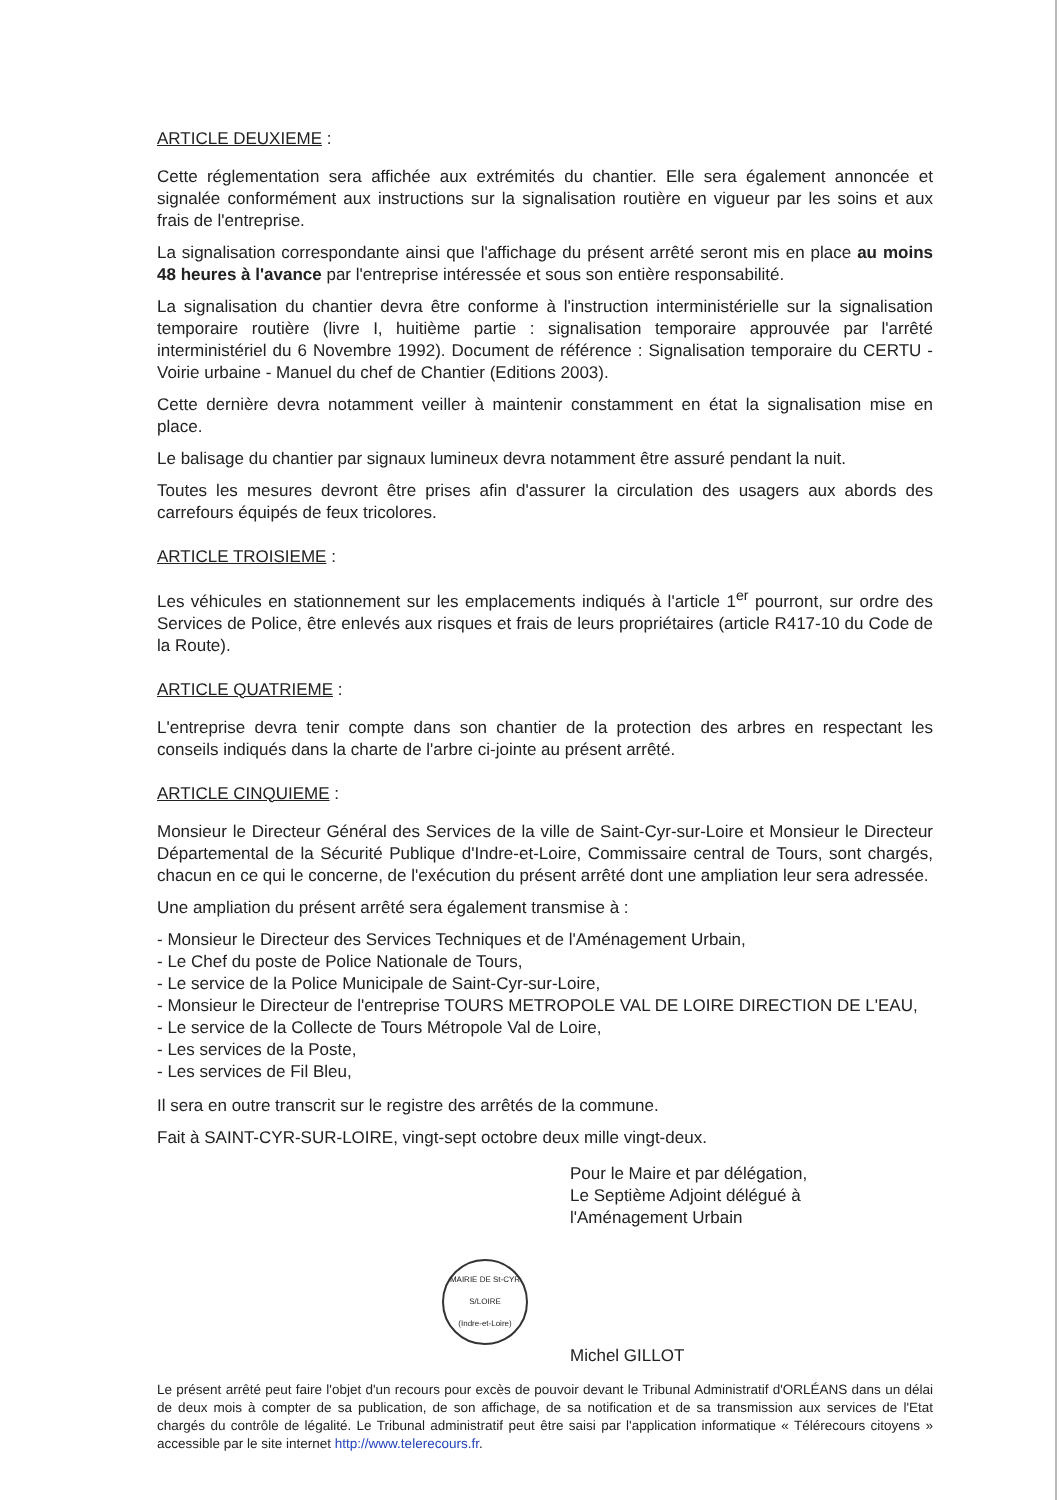ARTICLE DEUXIEME :
Cette réglementation sera affichée aux extrémités du chantier. Elle sera également annoncée et signalée conformément aux instructions sur la signalisation routière en vigueur par les soins et aux frais de l'entreprise.
La signalisation correspondante ainsi que l'affichage du présent arrêté seront mis en place au moins 48 heures à l'avance par l'entreprise intéressée et sous son entière responsabilité.
La signalisation du chantier devra être conforme à l'instruction interministérielle sur la signalisation temporaire routière (livre I, huitième partie : signalisation temporaire approuvée par l'arrêté interministériel du 6 Novembre 1992). Document de référence : Signalisation temporaire du CERTU - Voirie urbaine - Manuel du chef de Chantier (Editions 2003).
Cette dernière devra notamment veiller à maintenir constamment en état la signalisation mise en place.
Le balisage du chantier par signaux lumineux devra notamment être assuré pendant la nuit.
Toutes les mesures devront être prises afin d'assurer la circulation des usagers aux abords des carrefours équipés de feux tricolores.
ARTICLE TROISIEME :
Les véhicules en stationnement sur les emplacements indiqués à l'article 1<sup>er</sup> pourront, sur ordre des Services de Police, être enlevés aux risques et frais de leurs propriétaires (article R417-10 du Code de la Route).
ARTICLE QUATRIEME :
L'entreprise devra tenir compte dans son chantier de la protection des arbres en respectant les conseils indiqués dans la charte de l'arbre ci-jointe au présent arrêté.
ARTICLE CINQUIEME :
Monsieur le Directeur Général des Services de la ville de Saint-Cyr-sur-Loire et Monsieur le Directeur Départemental de la Sécurité Publique d'Indre-et-Loire, Commissaire central de Tours, sont chargés, chacun en ce qui le concerne, de l'exécution du présent arrêté dont une ampliation leur sera adressée.
Une ampliation du présent arrêté sera également transmise à :
- Monsieur le Directeur des Services Techniques et de l'Aménagement Urbain,
- Le Chef du poste de Police Nationale de Tours,
- Le service de la Police Municipale de Saint-Cyr-sur-Loire,
- Monsieur le Directeur de l'entreprise TOURS METROPOLE VAL DE LOIRE DIRECTION DE L'EAU,
- Le service de la Collecte de Tours Métropole Val de Loire,
- Les services de la Poste,
- Les services de Fil Bleu,
Il sera en outre transcrit sur le registre des arrêtés de la commune.
Fait à SAINT-CYR-SUR-LOIRE, vingt-sept octobre deux mille vingt-deux.
Pour le Maire et par délégation,
Le Septième Adjoint délégué à
l'Aménagement Urbain
MAIRIE DE St-CYR S/LOIRE
(Indre-et-Loire)
Michel GILLOT
Le présent arrêté peut faire l'objet d'un recours pour excès de pouvoir devant le Tribunal Administratif d'ORLÉANS dans un délai de deux mois à compter de sa publication, de son affichage, de sa notification et de sa transmission aux services de l'Etat chargés du contrôle de légalité. Le Tribunal administratif peut être saisi par l'application informatique « Télérecours citoyens » accessible par le site internet http://www.telerecours.fr.